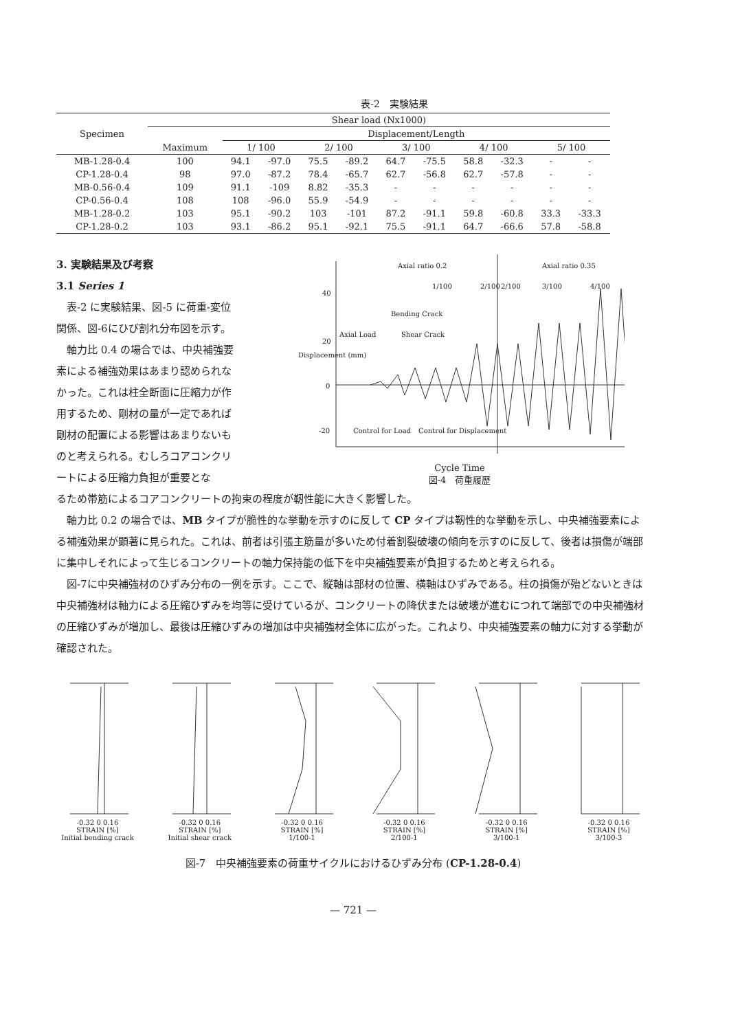表-2　実験結果
| Specimen | Shear load (Nx1000) | | | | | | | | | | |
| --- | --- | --- | --- | --- | --- | --- | --- | --- | --- | --- | --- |
| | | Displacement/Length | | | | | | | | | |
| | Maximum | 1/ 100 | | 2/ 100 | | 3/ 100 | | 4/ 100 | | 5/ 100 | |
| MB-1.28-0.4 | 100 | 94.1 | -97.0 | 75.5 | -89.2 | 64.7 | -75.5 | 58.8 | -32.3 | - | - |
| CP-1.28-0.4 | 98 | 97.0 | -87.2 | 78.4 | -65.7 | 62.7 | -56.8 | 62.7 | -57.8 | - | - |
| MB-0.56-0.4 | 109 | 91.1 | -109 | 8.82 | -35.3 | - | - | - | - | - | - |
| CP-0.56-0.4 | 108 | 108 | -96.0 | 55.9 | -54.9 | - | - | - | - | - | - |
| MB-1.28-0.2 | 103 | 95.1 | -90.2 | 103 | -101 | 87.2 | -91.1 | 59.8 | -60.8 | 33.3 | -33.3 |
| CP-1.28-0.2 | 103 | 93.1 | -86.2 | 95.1 | -92.1 | 75.5 | -91.1 | 64.7 | -66.6 | 57.8 | -58.8 |
3. 実験結果及び考察
3.1 Series 1
表-2 に実験結果、図-5 に荷重-変位関係、図-6にひび割れ分布図を示す。
軸力比 0.4 の場合では、中央補強要素による補強効果はあまり認められなかった。これは柱全断面に圧縮力が作用するため、剛材の量が一定であれば剛材の配置による影響はあまりないものと考えられる。むしろコアコンクリートによる圧縮力負担が重要とな
Axial ratio 0.2
Axial ratio 0.35
1/100
2/100
2/100
3/100
4/100
40
20
0
-20
Bending Crack
Shear Crack
Axial Load
Control for Load
Control for Displacement
Displacement (mm)
Cycle Time
図-4　荷重履歴
るため帯筋によるコアコンクリートの拘束の程度が靭性能に大きく影響した。
軸力比 0.2 の場合では、MB タイプが脆性的な挙動を示すのに反して CP タイプは靭性的な挙動を示し、中央補強要素による補強効果が顕著に見られた。これは、前者は引張主筋量が多いため付着割裂破壊の傾向を示すのに反して、後者は損傷が端部に集中しそれによって生じるコンクリートの軸力保持能の低下を中央補強要素が負担するためと考えられる。
図-7に中央補強材のひずみ分布の一例を示す。ここで、縦軸は部材の位置、横軸はひずみである。柱の損傷が殆どないときは中央補強材は軸力による圧縮ひずみを均等に受けているが、コンクリートの降伏または破壊が進むにつれて端部での中央補強材の圧縮ひずみが増加し、最後は圧縮ひずみの増加は中央補強材全体に広がった。これより、中央補強要素の軸力に対する挙動が確認された。
-0.32 0 0.16
STRAIN [%]
Initial bending crack
-0.32 0 0.16
STRAIN [%]
Initial shear crack
-0.32 0 0.16
STRAIN [%]
1/100-1
-0.32 0 0.16
STRAIN [%]
2/100-1
-0.32 0 0.16
STRAIN [%]
3/100-1
-0.32 0 0.16
STRAIN [%]
3/100-3
図-7　中央補強要素の荷重サイクルにおけるひずみ分布 (CP-1.28-0.4)
— 721 —